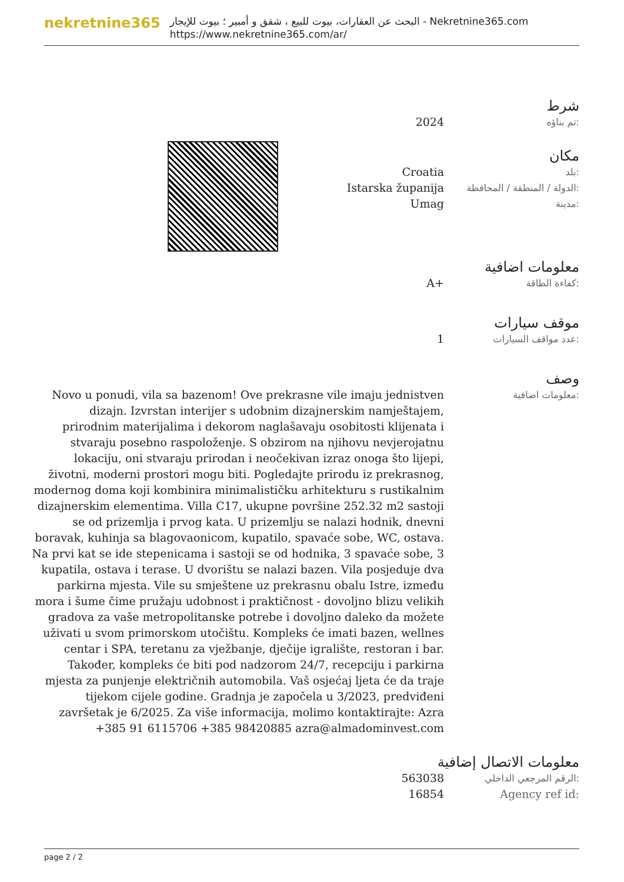nekretnine365
البحث عن العقارات، بيوت للبيع ، شقق و أمبير ؛ بيوت للإيجار - Nekretnine365.com
https://www.nekretnine365.com/ar/
شرط
2024
تم بناؤه:
مكان
Croatia
بلد:
Istarska županija
الدولة / المنطقة / المحافظة:
Umag
مدينة:
معلومات اضافية
A+
كفاءة الطاقة:
موقف سيارات
1
عدد مواقف السيارات:
وصف
Novo u ponudi, vila sa bazenom! Ove prekrasne vile imaju jednistven dizajn. Izvrstan interijer s udobnim dizajnerskim namještajem, prirodnim materijalima i dekorom naglašavaju osobitosti klijenata i stvaraju posebno raspoloženje. S obzirom na njihovu nevjerojatnu lokaciju, oni stvaraju prirodan i neočekivan izraz onoga što lijepi, životni, moderni prostori mogu biti. Pogledajte prirodu iz prekrasnog, modernog doma koji kombinira minimalističku arhitekturu s rustikalnim dizajnerskim elementima. Villa C17, ukupne površine 252.32 m2 sastoji se od prizemlja i prvog kata. U prizemlju se nalazi hodnik, dnevni boravak, kuhinja sa blagovaonicom, kupatilo, spavaće sobe, WC, ostava. Na prvi kat se ide stepenicama i sastoji se od hodnika, 3 spavaće sobe, 3 kupatila, ostava i terase. U dvorištu se nalazi bazen. Vila posjeduje dva parkirna mjesta. Vile su smještene uz prekrasnu obalu Istre, između mora i šume čime pružaju udobnost i praktičnost - dovoljno blizu velikih gradova za vaše metropolitanske potrebe i dovoljno daleko da možete uživati u svom primorskom utočištu. Kompleks će imati bazen, wellnes centar i SPA, teretanu za vježbanje, dječije igralište, restoran i bar. Također, kompleks će biti pod nadzorom 24/7, recepciju i parkirna mjesta za punjenje električnih automobila. Vaš osjećaj ljeta će da traje tijekom cijele godine. Gradnja je započela u 3/2023, predviđeni završetak je 6/2025. Za više informacija, molimo kontaktirajte: Azra +385 91 6115706 +385 98420885 azra@almadominvest.com
معلومات اضافية:
معلومات الاتصال إضافية
563038
الرقم المرجعي الداخلي:
16854 Agency ref id:
page 2 / 2